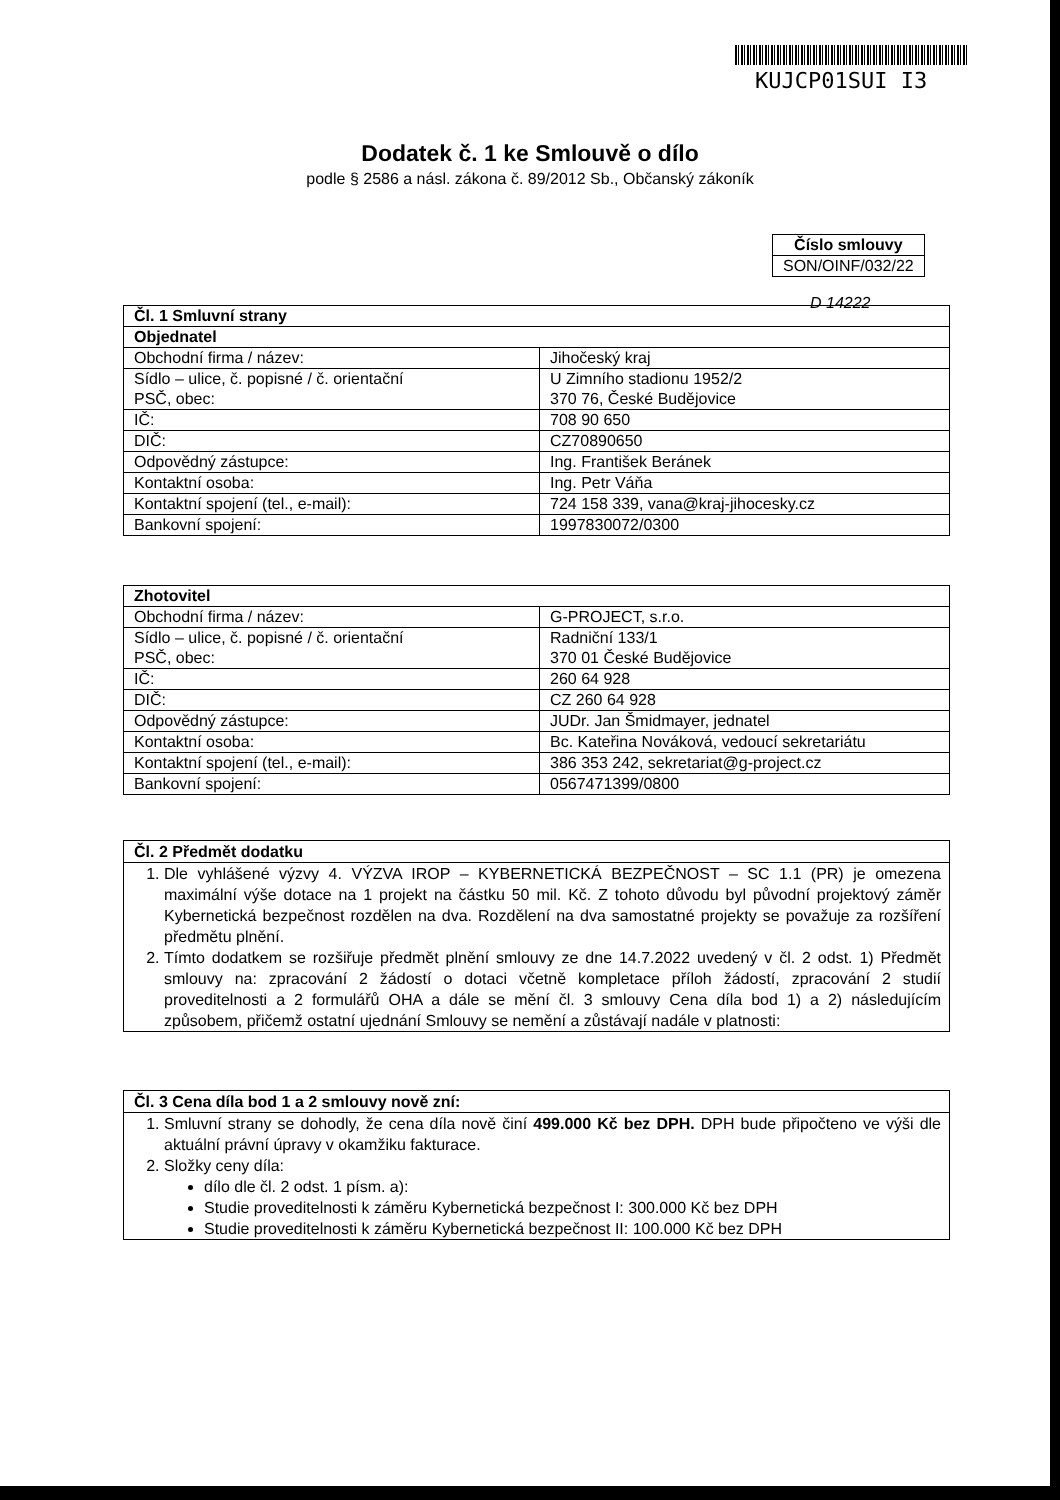KUJCP01SUI I3
Dodatek č. 1 ke Smlouvě o dílo
podle § 2586 a násl. zákona č. 89/2012 Sb., Občanský zákoník
| Číslo smlouvy |
| --- |
| SON/OINF/032/22 |
D 14222
| Čl. 1 Smluvní strany | |
| --- | --- |
| Objednatel | |
| Obchodní firma / název: | Jihočeský kraj |
| Sídlo – ulice, č. popisné / č. orientační PSČ, obec: | U Zimního stadionu 1952/2 370 76, České Budějovice |
| IČ: | 708 90 650 |
| DIČ: | CZ70890650 |
| Odpovědný zástupce: | Ing. František Beránek |
| Kontaktní osoba: | Ing. Petr Váňa |
| Kontaktní spojení (tel., e-mail): | 724 158 339, vana@kraj-jihocesky.cz |
| Bankovní spojení: | 1997830072/0300 |
| Zhotovitel | |
| --- | --- |
| Obchodní firma / název: | G-PROJECT, s.r.o. |
| Sídlo – ulice, č. popisné / č. orientační PSČ, obec: | Radniční 133/1 370 01 České Budějovice |
| IČ: | 260 64 928 |
| DIČ: | CZ 260 64 928 |
| Odpovědný zástupce: | JUDr. Jan Šmidmayer, jednatel |
| Kontaktní osoba: | Bc. Kateřina Nováková, vedoucí sekretariátu |
| Kontaktní spojení (tel., e-mail): | 386 353 242, sekretariat@g-project.cz |
| Bankovní spojení: | 0567471399/0800 |
Čl. 2 Předmět dodatku
1. Dle vyhlášené výzvy 4. VÝZVA IROP – KYBERNETICKÁ BEZPEČNOST – SC 1.1 (PR) je omezena maximální výše dotace na 1 projekt na částku 50 mil. Kč. Z tohoto důvodu byl původní projektový záměr Kybernetická bezpečnost rozdělen na dva. Rozdělení na dva samostatné projekty se považuje za rozšíření předmětu plnění.
2. Tímto dodatkem se rozšiřuje předmět plnění smlouvy ze dne 14.7.2022 uvedený v čl. 2 odst. 1) Předmět smlouvy na: zpracování 2 žádostí o dotaci včetně kompletace příloh žádostí, zpracování 2 studií proveditelnosti a 2 formulářů OHA a dále se mění čl. 3 smlouvy Cena díla bod 1) a 2) následujícím způsobem, přičemž ostatní ujednání Smlouvy se nemění a zůstávají nadále v platnosti:
Čl. 3 Cena díla bod 1 a 2 smlouvy nově zní:
1. Smluvní strany se dohodly, že cena díla nově činí 499.000 Kč bez DPH. DPH bude připočteno ve výši dle aktuální právní úpravy v okamžiku fakturace.
2. Složky ceny díla:
dílo dle čl. 2 odst. 1 písm. a):
Studie proveditelnosti k záměru Kybernetická bezpečnost I: 300.000 Kč bez DPH
Studie proveditelnosti k záměru Kybernetická bezpečnost II: 100.000 Kč bez DPH